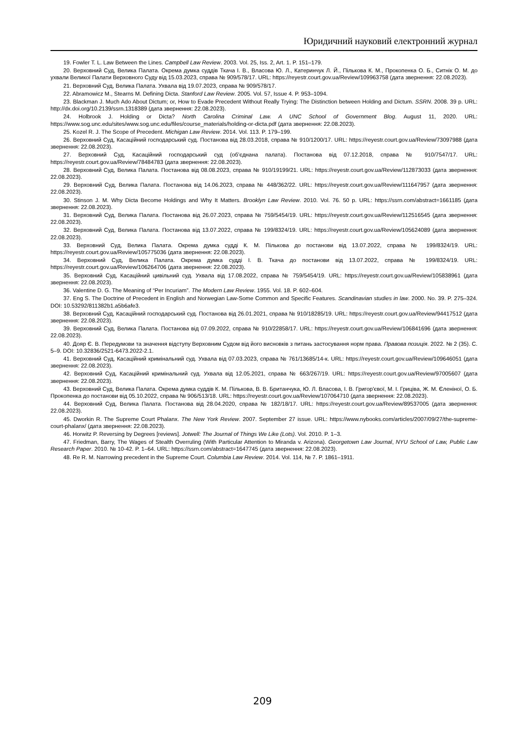Юридичний науковий електронний журнал
19. Fowler T. L. Law Between the Lines. Campbell Law Review. 2003. Vol. 25, Iss. 2, Art. 1. P. 151–179.
20. Верховний Суд, Велика Палата. Окрема думка суддів Ткача І. В., Власова Ю. Л., Катеринчук Л. Й., Пількова К. М., Прокопенка О. Б., Ситнік О. М. до ухвали Великої Палати Верховного Суду від 15.03.2023, справа № 909/578/17. URL: https://reyestr.court.gov.ua/Review/109963758 (дата звернення: 22.08.2023).
21. Верховний Суд, Велика Палата. Ухвала від 19.07.2023, справа № 909/578/17.
22. Abramowicz M., Stearns M. Defining Dicta. Stanford Law Review. 2005. Vol. 57, Issue 4. P. 953–1094.
23. Blackman J. Much Ado About Dictum; or, How to Evade Precedent Without Really Trying: The Distinction between Holding and Dictum. SSRN. 2008. 39 p. URL: http://dx.doi.org/10.2139/ssrn.1318389 (дата звернення: 22.08.2023).
24. Holbrook J. Holding or Dicta? North Carolina Criminal Law. A UNC School of Government Blog. August 11, 2020. URL: https://www.sog.unc.edu/sites/www.sog.unc.edu/files/course_materials/holding-or-dicta.pdf (дата звернення: 22.08.2023).
25. Kozel R. J. The Scope of Precedent. Michigan Law Review. 2014. Vol. 113. P. 179–199.
26. Верховний Суд, Касаційний господарський суд. Постанова від 28.03.2018, справа № 910/1200/17. URL: https://reyestr.court.gov.ua/Review/73097988 (дата звернення: 22.08.2023).
27. Верховний Суд, Касаційний господарський суд (об’єднана палата). Постанова від 07.12.2018, справа № 910/7547/17. URL: https://reyestr.court.gov.ua/Review/78484783 (дата звернення: 22.08.2023).
28. Верховний Суд, Велика Палата. Постанова від 08.08.2023, справа № 910/19199/21. URL: https://reyestr.court.gov.ua/Review/112873033 (дата звернення: 22.08.2023).
29. Верховний Суд, Велика Палата. Постанова від 14.06.2023, справа № 448/362/22. URL: https://reyestr.court.gov.ua/Review/111647957 (дата звернення: 22.08.2023).
30. Stinson J. M. Why Dicta Become Holdings and Why It Matters. Brooklyn Law Review. 2010. Vol. 76. 50 p. URL: https://ssrn.com/abstract=1661185 (дата звернення: 22.08.2023).
31. Верховний Суд, Велика Палата. Постанова від 26.07.2023, справа № 759/5454/19. URL: https://reyestr.court.gov.ua/Review/112516545 (дата звернення: 22.08.2023).
32. Верховний Суд, Велика Палата. Постанова від 13.07.2022, справа № 199/8324/19. URL: https://reyestr.court.gov.ua/Review/105624089 (дата звернення: 22.08.2023).
33. Верховний Суд, Велика Палата. Окрема думка судді К. М. Пількова до постанови від 13.07.2022, справа № 199/8324/19. URL: https://reyestr.court.gov.ua/Review/105775036 (дата звернення: 22.08.2023).
34. Верховний Суд, Велика Палата. Окрема думка судді І. В. Ткача до постанови від 13.07.2022, справа № 199/8324/19. URL: https://reyestr.court.gov.ua/Review/106264706 (дата звернення: 22.08.2023).
35. Верховний Суд, Касаційний цивільний суд. Ухвала від 17.08.2022, справа № 759/5454/19. URL: https://reyestr.court.gov.ua/Review/105838961 (дата звернення: 22.08.2023).
36. Valentine D. G. The Meaning of “Per Incuriam”. The Modern Law Review. 1955. Vol. 18. P. 602–604.
37. Eng S. The Doctrine of Precedent in English and Norwegian Law-Some Common and Specific Features. Scandinavian studies in law. 2000. No. 39. P. 275–324. DOI: 10.53292/811382b1.a5b6afe3.
38. Верховний Суд, Касаційний господарський суд. Постанова від 26.01.2021, справа № 910/18285/19. URL: https://reyestr.court.gov.ua/Review/94417512 (дата звернення: 22.08.2023).
39. Верховний Суд, Велика Палата. Постанова від 07.09.2022, справа № 910/22858/17. URL: https://reyestr.court.gov.ua/Review/106841696 (дата звернення: 22.08.2023).
40. Дояр Є. В. Передумови та значення відступу Верховним Судом від його висновків з питань застосування норм права. Правова позиція. 2022. № 2 (35). С. 5–9. DOI: 10.32836/2521-6473.2022-2.1.
41. Верховний Суд, Касаційний кримінальний суд. Ухвала від 07.03.2023, справа № 761/13685/14-к. URL: https://reyestr.court.gov.ua/Review/109646051 (дата звернення: 22.08.2023).
42. Верховний Суд, Касаційний кримінальний суд. Ухвала від 12.05.2021, справа № 663/267/19. URL: https://reyestr.court.gov.ua/Review/97005607 (дата звернення: 22.08.2023).
43. Верховний Суд, Велика Палата. Окрема думка суддів К. М. Пількова, В. В. Британчука, Ю. Л. Власова, І. В. Григор'євої, М. І. Гриціва, Ж. М. Єленіної, О. Б. Прокопенка до постанови від 05.10.2022, справа № 906/513/18. URL: https://reyestr.court.gov.ua/Review/107064710 (дата звернення: 22.08.2023).
44. Верховний Суд, Велика Палата. Постанова від 28.04.2020, справа № 182/18/17. URL: https://reyestr.court.gov.ua/Review/89537005 (дата звернення: 22.08.2023).
45. Dworkin R. The Supreme Court Phalanx. The New York Review. 2007. September 27 issue. URL: https://www.nybooks.com/articles/2007/09/27/the-supreme-court-phalanx/ (дата звернення: 22.08.2023).
46. Horwitz P. Reversing by Degrees [reviews]. Jotwell: The Journal of Things We Like (Lots). Vol. 2010. P. 1–3.
47. Friedman, Barry, The Wages of Stealth Overruling (With Particular Attention to Miranda v. Arizona). Georgetown Law Journal, NYU School of Law, Public Law Research Paper. 2010. № 10-42. P. 1–64. URL: https://ssrn.com/abstract=1647745 (дата звернення: 22.08.2023).
48. Re R. M. Narrowing precedent in the Supreme Court. Columbia Law Review. 2014. Vol. 114, № 7. P. 1861–1911.
209